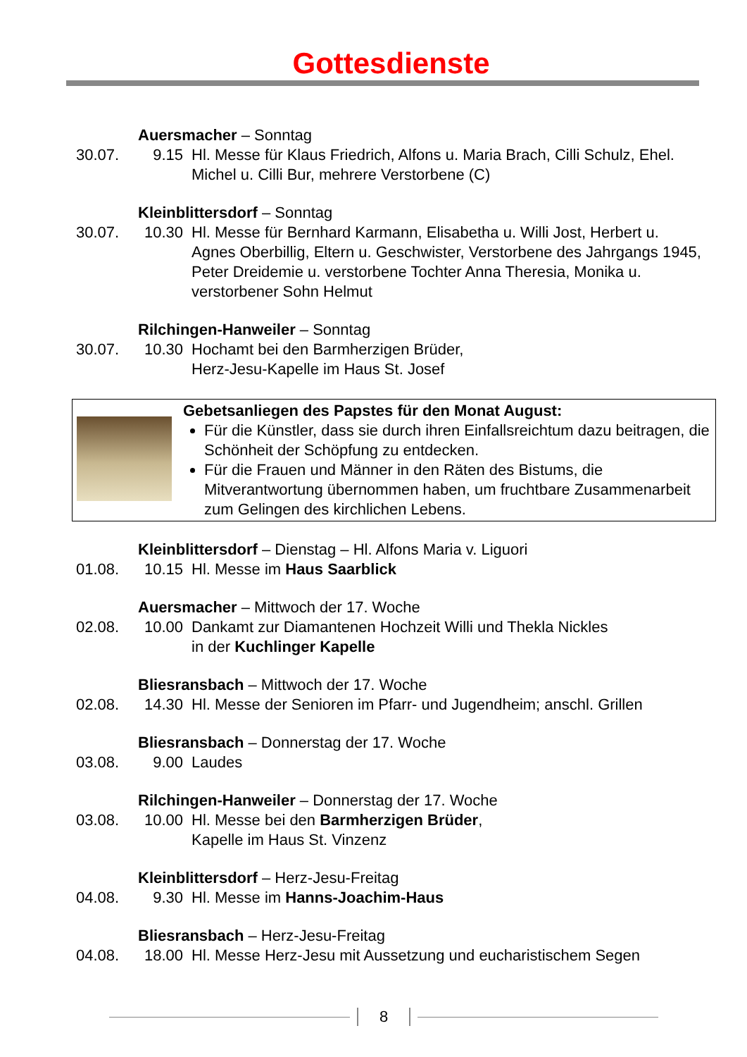Gottesdienste
Auersmacher – Sonntag
30.07. 9.15 Hl. Messe für Klaus Friedrich, Alfons u. Maria Brach, Cilli Schulz, Ehel. Michel u. Cilli Bur, mehrere Verstorbene (C)
Kleinblittersdorf – Sonntag
30.07. 10.30 Hl. Messe für Bernhard Karmann, Elisabetha u. Willi Jost, Herbert u. Agnes Oberbillig, Eltern u. Geschwister, Verstorbene des Jahrgangs 1945, Peter Dreidemie u. verstorbene Tochter Anna Theresia, Monika u. verstorbener Sohn Helmut
Rilchingen-Hanweiler – Sonntag
30.07. 10.30 Hochamt bei den Barmherzigen Brüder,
Herz-Jesu-Kapelle im Haus St. Josef
Gebetsanliegen des Papstes für den Monat August:
Für die Künstler, dass sie durch ihren Einfallsreichtum dazu beitragen, die Schönheit der Schöpfung zu entdecken.
Für die Frauen und Männer in den Räten des Bistums, die Mitverantwortung übernommen haben, um fruchtbare Zusammenarbeit zum Gelingen des kirchlichen Lebens.
Kleinblittersdorf – Dienstag – Hl. Alfons Maria v. Liguori
01.08. 10.15 Hl. Messe im Haus Saarblick
Auersmacher – Mittwoch der 17. Woche
02.08. 10.00 Dankamt zur Diamantenen Hochzeit Willi und Thekla Nickles
in der Kuchlinger Kapelle
Bliesransbach – Mittwoch der 17. Woche
02.08. 14.30 Hl. Messe der Senioren im Pfarr- und Jugendheim; anschl. Grillen
Bliesransbach – Donnerstag der 17. Woche
03.08. 9.00 Laudes
Rilchingen-Hanweiler – Donnerstag der 17. Woche
03.08. 10.00 Hl. Messe bei den Barmherzigen Brüder,
Kapelle im Haus St. Vinzenz
Kleinblittersdorf – Herz-Jesu-Freitag
04.08. 9.30 Hl. Messe im Hanns-Joachim-Haus
Bliesransbach – Herz-Jesu-Freitag
04.08. 18.00 Hl. Messe Herz-Jesu mit Aussetzung und eucharistischem Segen
8